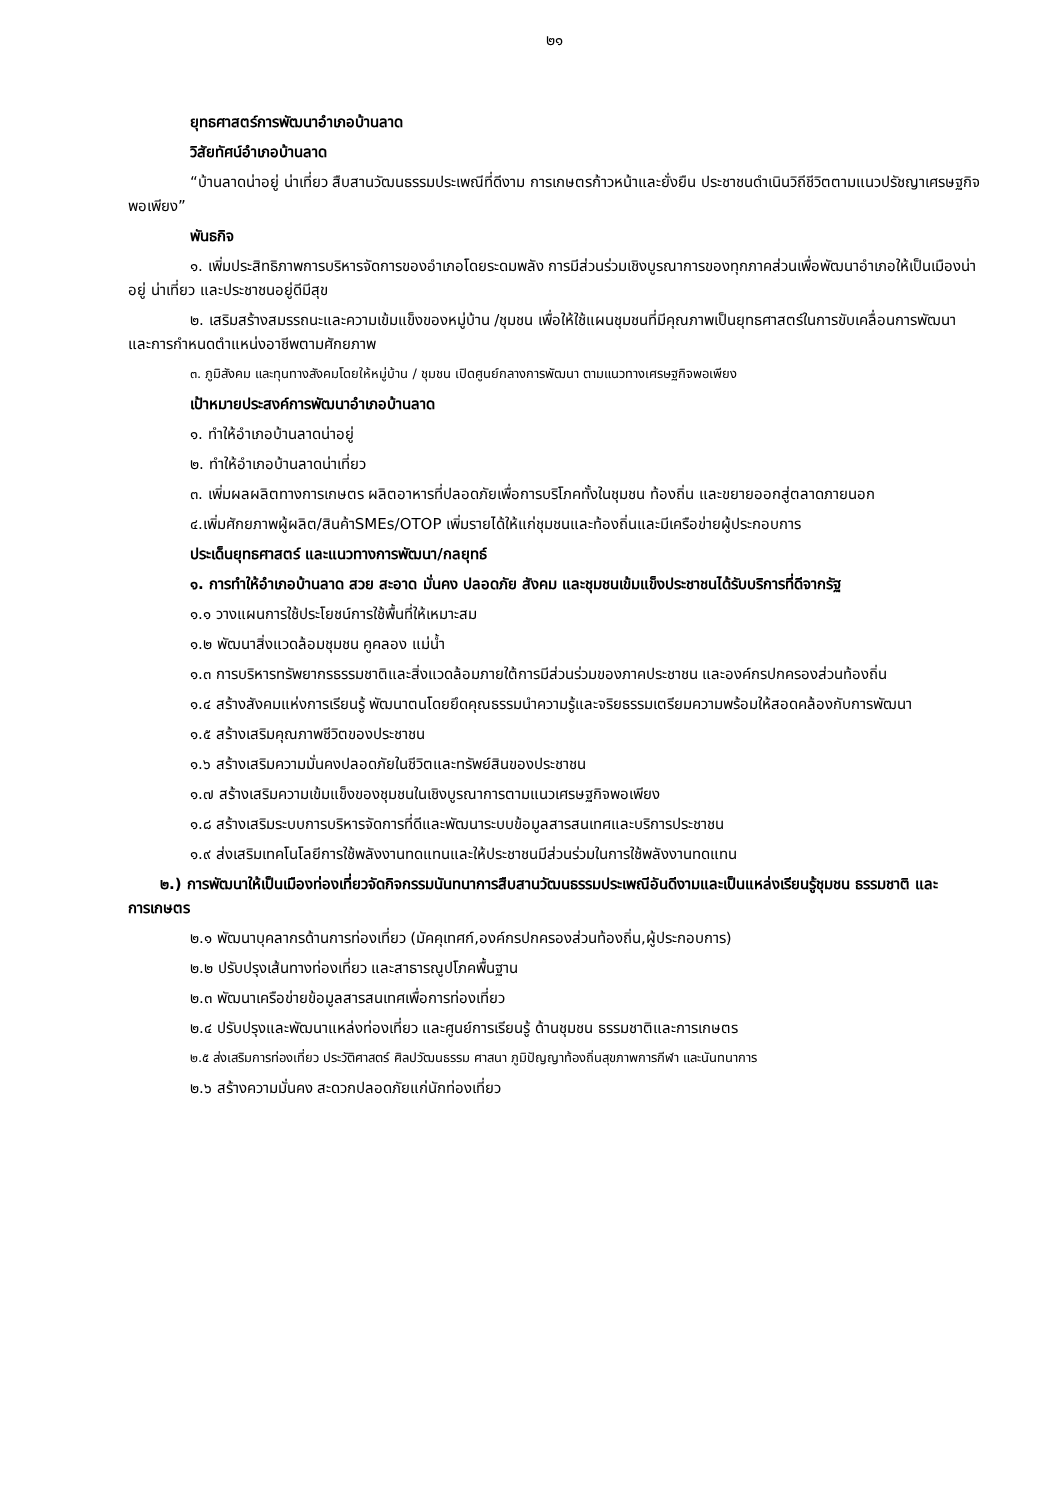๒๑
ยุทธศาสตร์การพัฒนาอำเภอบ้านลาด
วิสัยทัศน์อำเภอบ้านลาด
“บ้านลาดน่าอยู่ น่าเที่ยว สืบสานวัฒนธรรมประเพณีที่ดีงาม การเกษตรก้าวหน้าและยั่งยืน ประชาชนดำเนินวิถีชีวิตตามแนวปรัชญาเศรษฐกิจพอเพียง”
พันธกิจ
๑. เพิ่มประสิทธิภาพการบริหารจัดการของอำเภอโดยระดมพลัง การมีส่วนร่วมเชิงบูรณาการของทุกภาคส่วนเพื่อพัฒนาอำเภอให้เป็นเมืองน่าอยู่ น่าเที่ยว และประชาชนอยู่ดีมีสุข
๒. เสริมสร้างสมรรถนะและความเข้มแข็งของหมู่บ้าน /ชุมชน เพื่อให้ใช้แผนชุมชนที่มีคุณภาพเป็นยุทธศาสตร์ในการขับเคลื่อนการพัฒนา และการกำหนดตำแหน่งอาชีพตามศักยภาพ
๓. ภูมิสังคม และทุนทางสังคมโดยให้หมู่บ้าน / ชุมชน เปิดศูนย์กลางการพัฒนา ตามแนวทางเศรษฐกิจพอเพียง
เป้าหมายประสงค์การพัฒนาอำเภอบ้านลาด
๑. ทำให้อำเภอบ้านลาดน่าอยู่
๒. ทำให้อำเภอบ้านลาดน่าเที่ยว
๓. เพิ่มผลผลิตทางการเกษตร ผลิตอาหารที่ปลอดภัยเพื่อการบริโภคทั้งในชุมชน ท้องถิ่น และขยายออกสู่ตลาดภายนอก
๔.เพิ่มศักยภาพผู้ผลิต/สินค้าSMEs/OTOP เพิ่มรายได้ให้แก่ชุมชนและท้องถิ่นและมีเครือข่ายผู้ประกอบการ
ประเด็นยุทธศาสตร์ และแนวทางการพัฒนา/กลยุทธ์
๑. การทำให้อำเภอบ้านลาด สวย สะอาด มั่นคง ปลอดภัย สังคม และชุมชนเข้มแข็งประชาชนได้รับบริการที่ดีจากรัฐ
๑.๑ วางแผนการใช้ประโยชน์การใช้พื้นที่ให้เหมาะสม
๑.๒ พัฒนาสิ่งแวดล้อมชุมชน คูคลอง แม่น้ำ
๑.๓ การบริหารทรัพยากรธรรมชาติและสิ่งแวดล้อมภายใต้การมีส่วนร่วมของภาคประชาชน และองค์กรปกครองส่วนท้องถิ่น
๑.๔ สร้างสังคมแห่งการเรียนรู้ พัฒนาตนโดยยึดคุณธรรมนำความรู้และจริยธรรมเตรียมความพร้อมให้สอดคล้องกับการพัฒนา
๑.๕ สร้างเสริมคุณภาพชีวิตของประชาชน
๑.๖ สร้างเสริมความมั่นคงปลอดภัยในชีวิตและทรัพย์สินของประชาชน
๑.๗ สร้างเสริมความเข้มแข็งของชุมชนในเชิงบูรณาการตามแนวเศรษฐกิจพอเพียง
๑.๘ สร้างเสริมระบบการบริหารจัดการที่ดีและพัฒนาระบบข้อมูลสารสนเทศและบริการประชาชน
๑.๙ ส่งเสริมเทคโนโลยีการใช้พลังงานทดแทนและให้ประชาชนมีส่วนร่วมในการใช้พลังงานทดแทน
๒.) การพัฒนาให้เป็นเมืองท่องเที่ยวจัดกิจกรรมนันทนาการสืบสานวัฒนธรรมประเพณีอันดีงามและเป็นแหล่งเรียนรู้ชุมชน ธรรมชาติ และการเกษตร
๒.๑ พัฒนาบุคลากรด้านการท่องเที่ยว (มัคคุเทศก์,องค์กรปกครองส่วนท้องถิ่น,ผู้ประกอบการ)
๒.๒ ปรับปรุงเส้นทางท่องเที่ยว และสาธารณูปโภคพื้นฐาน
๒.๓ พัฒนาเครือข่ายข้อมูลสารสนเทศเพื่อการท่องเที่ยว
๒.๔ ปรับปรุงและพัฒนาแหล่งท่องเที่ยว และศูนย์การเรียนรู้ ด้านชุมชน ธรรมชาติและการเกษตร
๒.๕ ส่งเสริมการท่องเที่ยว ประวัติศาสตร์ ศิลปวัฒนธรรม ศาสนา ภูมิปัญญาท้องถิ่นสุขภาพการกีฬา และนันทนาการ
๒.๖ สร้างความมั่นคง สะดวกปลอดภัยแก่นักท่องเที่ยว